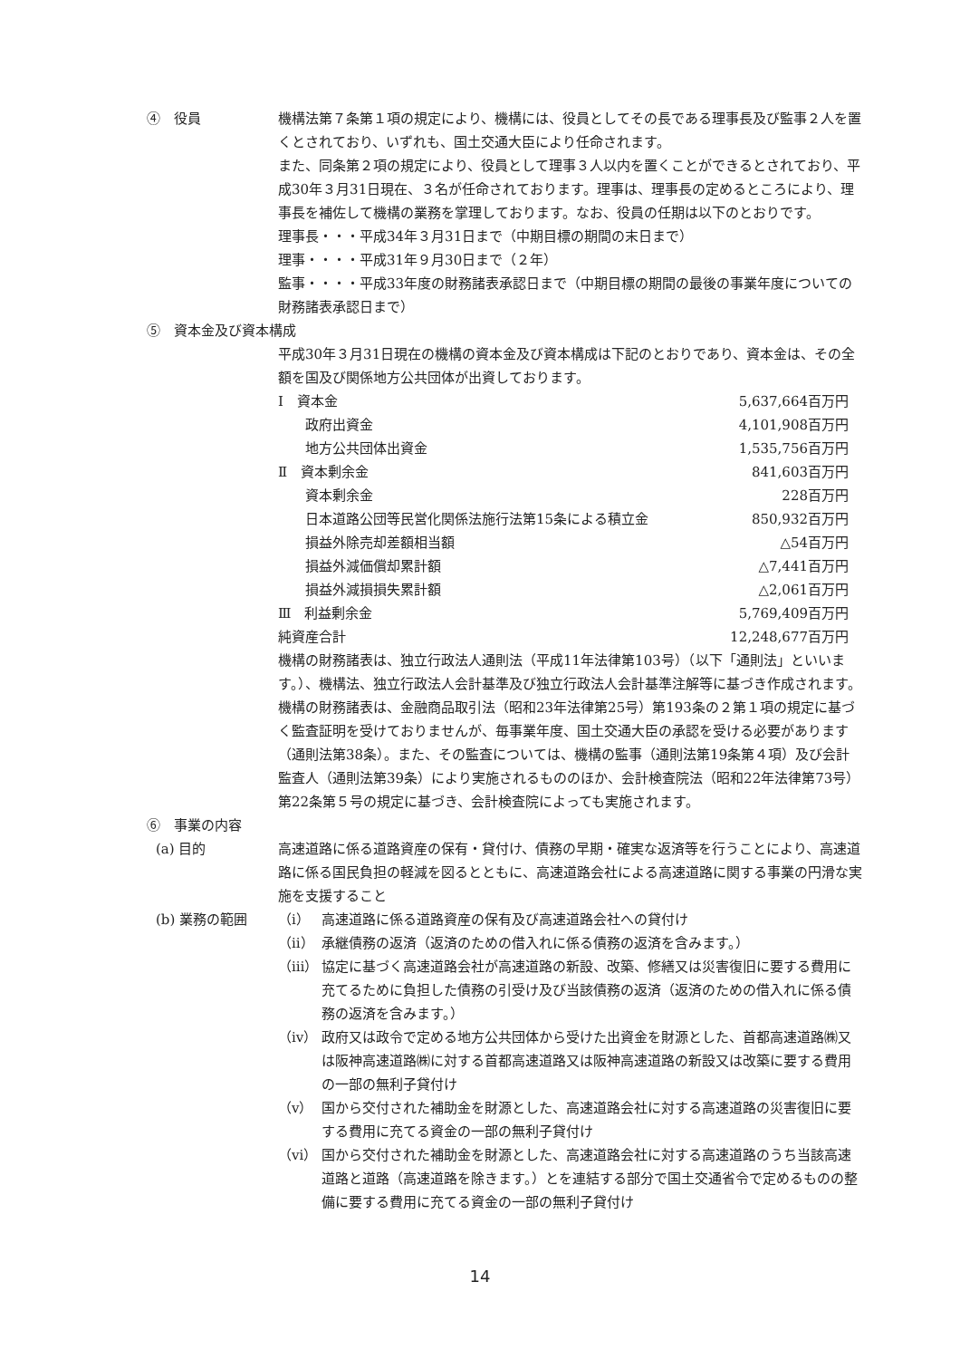④　役員 機構法第７条第１項の規定により、機構には、役員としてその長である理事長及び監事２人を置くとされており、いずれも、国土交通大臣により任命されます。
また、同条第２項の規定により、役員として理事３人以内を置くことができるとされており、平成30年３月31日現在、３名が任命されております。理事は、理事長の定めるところにより、理事長を補佐して機構の業務を掌理しております。なお、役員の任期は以下のとおりです。
理事長・・・平成34年３月31日まで（中期目標の期間の末日まで）
理事・・・・平成31年９月30日まで（２年）
監事・・・・平成33年度の財務諸表承認日まで（中期目標の期間の最後の事業年度についての財務諸表承認日まで）
⑤　資本金及び資本構成
平成30年３月31日現在の機構の資本金及び資本構成は下記のとおりであり、資本金は、その全額を国及び関係地方公共団体が出資しております。
| Ⅰ 資本金 | 5,637,664百万円 |
| 政府出資金 | 4,101,908百万円 |
| 地方公共団体出資金 | 1,535,756百万円 |
| Ⅱ 資本剰余金 | 841,603百万円 |
| 資本剰余金 | 228百万円 |
| 日本道路公団等民営化関係法施行法第15条による積立金 | 850,932百万円 |
| 損益外除売却差額相当額 | △54百万円 |
| 損益外減価償却累計額 | △7,441百万円 |
| 損益外減損損失累計額 | △2,061百万円 |
| Ⅲ 利益剰余金 | 5,769,409百万円 |
| 純資産合計 | 12,248,677百万円 |
機構の財務諸表は、独立行政法人通則法（平成11年法律第103号）（以下「通則法」といいます。）、機構法、独立行政法人会計基準及び独立行政法人会計基準注解等に基づき作成されます。
機構の財務諸表は、金融商品取引法（昭和23年法律第25号）第193条の２第１項の規定に基づく監査証明を受けておりませんが、毎事業年度、国土交通大臣の承認を受ける必要があります（通則法第38条）。また、その監査については、機構の監事（通則法第19条第４項）及び会計監査人（通則法第39条）により実施されるもののほか、会計検査院法（昭和22年法律第73号）第22条第５号の規定に基づき、会計検査院によっても実施されます。
⑥　事業の内容
(a) 目的 高速道路に係る道路資産の保有・貸付け、債務の早期・確実な返済等を行うことにより、高速道路に係る国民負担の軽減を図るとともに、高速道路会社による高速道路に関する事業の円滑な実施を支援すること
(b) 業務の範囲 （ⅰ） 高速道路に係る道路資産の保有及び高速道路会社への貸付け
（ⅱ） 承継債務の返済（返済のための借入れに係る債務の返済を含みます。）
（ⅲ） 協定に基づく高速道路会社が高速道路の新設、改築、修繕又は災害復旧に要する費用に充てるために負担した債務の引受け及び当該債務の返済（返済のための借入れに係る債務の返済を含みます。）
（ⅳ） 政府又は政令で定める地方公共団体から受けた出資金を財源とした、首都高速道路㈱又は阪神高速道路㈱に対する首都高速道路又は阪神高速道路の新設又は改築に要する費用の一部の無利子貸付け
（ⅴ） 国から交付された補助金を財源とした、高速道路会社に対する高速道路の災害復旧に要する費用に充てる資金の一部の無利子貸付け
（ⅵ） 国から交付された補助金を財源とした、高速道路会社に対する高速道路のうち当該高速道路と道路（高速道路を除きます。）とを連結する部分で国土交通省令で定めるものの整備に要する費用に充てる資金の一部の無利子貸付け
14